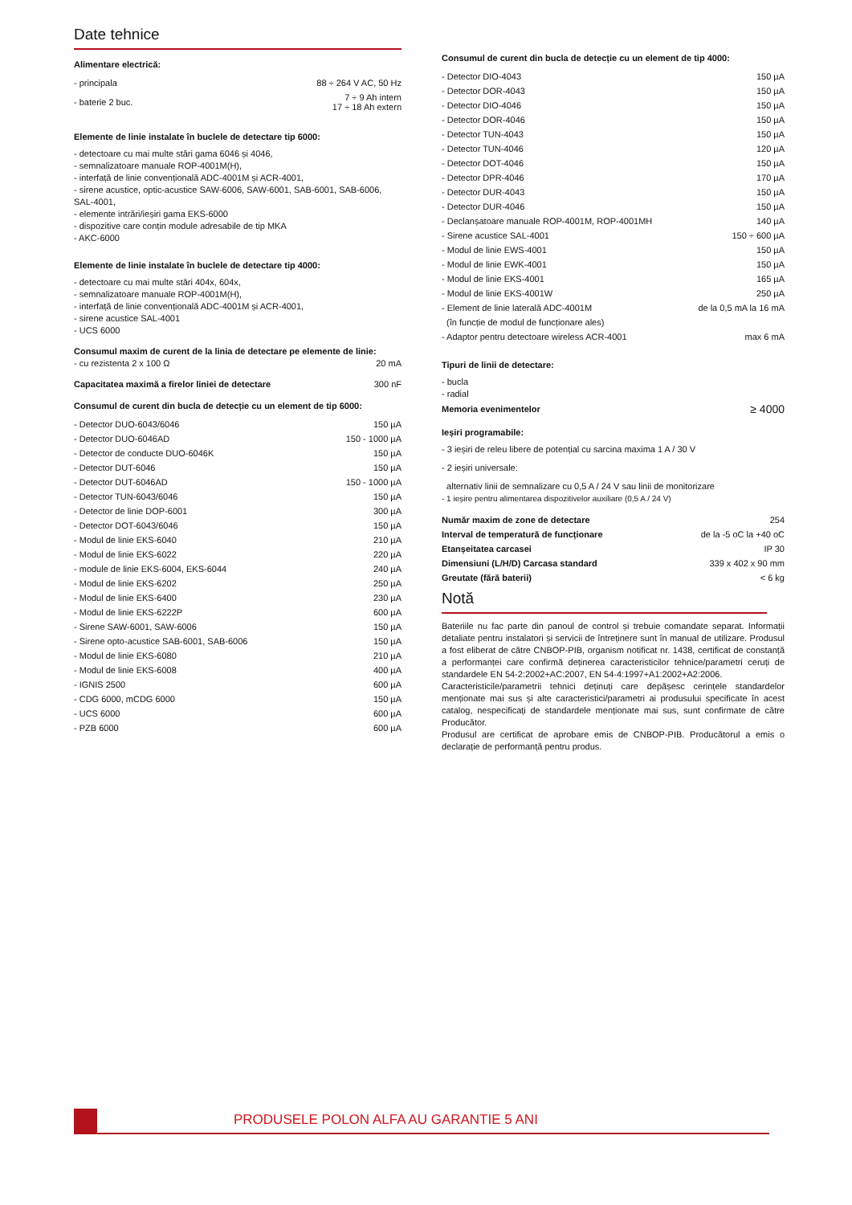Date tehnice
Alimentare electrică:
| - principala | 88 ÷ 264 V AC, 50 Hz |
| - baterie 2 buc. | 7 ÷ 9 Ah intern 17 ÷ 18 Ah extern |
Elemente de linie instalate în buclele de detectare tip 6000:
- detectoare cu mai multe stări gama 6046 și 4046,
- semnalizatoare manuale ROP-4001M(H),
- interfață de linie convențională ADC-4001M și ACR-4001,
- sirene acustice, optic-acustice SAW-6006, SAW-6001, SAB-6001, SAB-6006, SAL-4001,
- elemente intrări/ieșiri gama EKS-6000
- dispozitive care conțin module adresabile de tip MKA
- AKC-6000
Elemente de linie instalate în buclele de detectare tip 4000:
- detectoare cu mai multe stări 404x, 604x,
- semnalizatoare manuale ROP-4001M(H),
- interfață de linie convențională ADC-4001M și ACR-4001,
- sirene acustice SAL-4001
- UCS 6000
Consumul maxim de curent de la linia de detectare pe elemente de linie:
| - cu rezistenta 2 x 100 Ω | 20 mA |
| Capacitatea maximă a firelor liniei de detectare | 300 nF |
Consumul de curent din bucla de detecție cu un element de tip 6000:
| - Detector DUO-6043/6046 | 150 µA |
| - Detector DUO-6046AD | 150 - 1000 µA |
| - Detector de conducte DUO-6046K | 150 µA |
| - Detector DUT-6046 | 150 µA |
| - Detector DUT-6046AD | 150 - 1000 µA |
| - Detector TUN-6043/6046 | 150 µA |
| - Detector de linie DOP-6001 | 300 µA |
| - Detector DOT-6043/6046 | 150 µA |
| - Modul de linie EKS-6040 | 210 µA |
| - Modul de linie EKS-6022 | 220 µA |
| - module de linie EKS-6004, EKS-6044 | 240 µA |
| - Modul de linie EKS-6202 | 250 µA |
| - Modul de linie EKS-6400 | 230 µA |
| - Modul de linie EKS-6222P | 600 µA |
| - Sirene SAW-6001, SAW-6006 | 150 µA |
| - Sirene opto-acustice SAB-6001, SAB-6006 | 150 µA |
| - Modul de linie EKS-6080 | 210 µA |
| - Modul de linie EKS-6008 | 400 µA |
| - IGNIS 2500 | 600 µA |
| - CDG 6000, mCDG 6000 | 150 µA |
| - UCS 6000 | 600 µA |
| - PZB 6000 | 600 µA |
Consumul de curent din bucla de detecție cu un element de tip 4000:
| - Detector DIO-4043 | 150 µA |
| - Detector DOR-4043 | 150 µA |
| - Detector DIO-4046 | 150 µA |
| - Detector DOR-4046 | 150 µA |
| - Detector TUN-4043 | 150 µA |
| - Detector TUN-4046 | 120 µA |
| - Detector DOT-4046 | 150 µA |
| - Detector DPR-4046 | 170 µA |
| - Detector DUR-4043 | 150 µA |
| - Detector DUR-4046 | 150 µA |
| - Declanșatoare manuale ROP-4001M, ROP-4001MH | 140 µA |
| - Sirene acustice SAL-4001 | 150 ÷ 600 µA |
| - Modul de linie EWS-4001 | 150 µA |
| - Modul de linie EWK-4001 | 150 µA |
| - Modul de linie EKS-4001 | 165 µA |
| - Modul de linie EKS-4001W | 250 µA |
| - Element de linie laterală ADC-4001M | de la 0,5 mA la 16 mA |
| (în funcție de modul de funcționare ales) | |
| - Adaptor pentru detectoare wireless ACR-4001 | max 6 mA |
Tipuri de linii de detectare:
- bucla
- radial
| Memoria evenimentelor | ≥ 4000 |
Ieșiri programabile:
- 3 ieșiri de releu libere de potențial cu sarcina maxima 1 A / 30 V
- 2 ieșiri universale:
alternativ linii de semnalizare cu 0,5 A / 24 V sau linii de monitorizare
- 1 ieșire pentru alimentarea dispozitivelor auxiliare (0,5 A / 24 V)
| Număr maxim de zone de detectare | 254 |
| Interval de temperatură de funcționare | de la -5 oC la +40 oC |
| Etanșeitatea carcasei | IP 30 |
| Dimensiuni (L/H/D) Carcasa standard | 339 x 402 x 90 mm |
| Greutate (fără baterii) | < 6 kg |
Notă
Bateriile nu fac parte din panoul de control și trebuie comandate separat. Informații detaliate pentru instalatori și servicii de întreținere sunt în manual de utilizare. Produsul a fost eliberat de către CNBOP-PIB, organism notificat nr. 1438, certificat de constanță a performanței care confirmă deținerea caracteristicilor tehnice/parametri ceruți de standardele EN 54-2:2002+AC:2007, EN 54-4:1997+A1:2002+A2:2006.
Caracteristicile/parametrii tehnici deținuți care depășesc cerințele standardelor menționate mai sus și alte caracteristici/parametri ai produsului specificate în acest catalog, nespecificați de standardele menționate mai sus, sunt confirmate de către Producător.
Produsul are certificat de aprobare emis de CNBOP-PIB. Producătorul a emis o declarație de performanță pentru produs.
PRODUSELE POLON ALFA AU GARANTIE 5 ANI